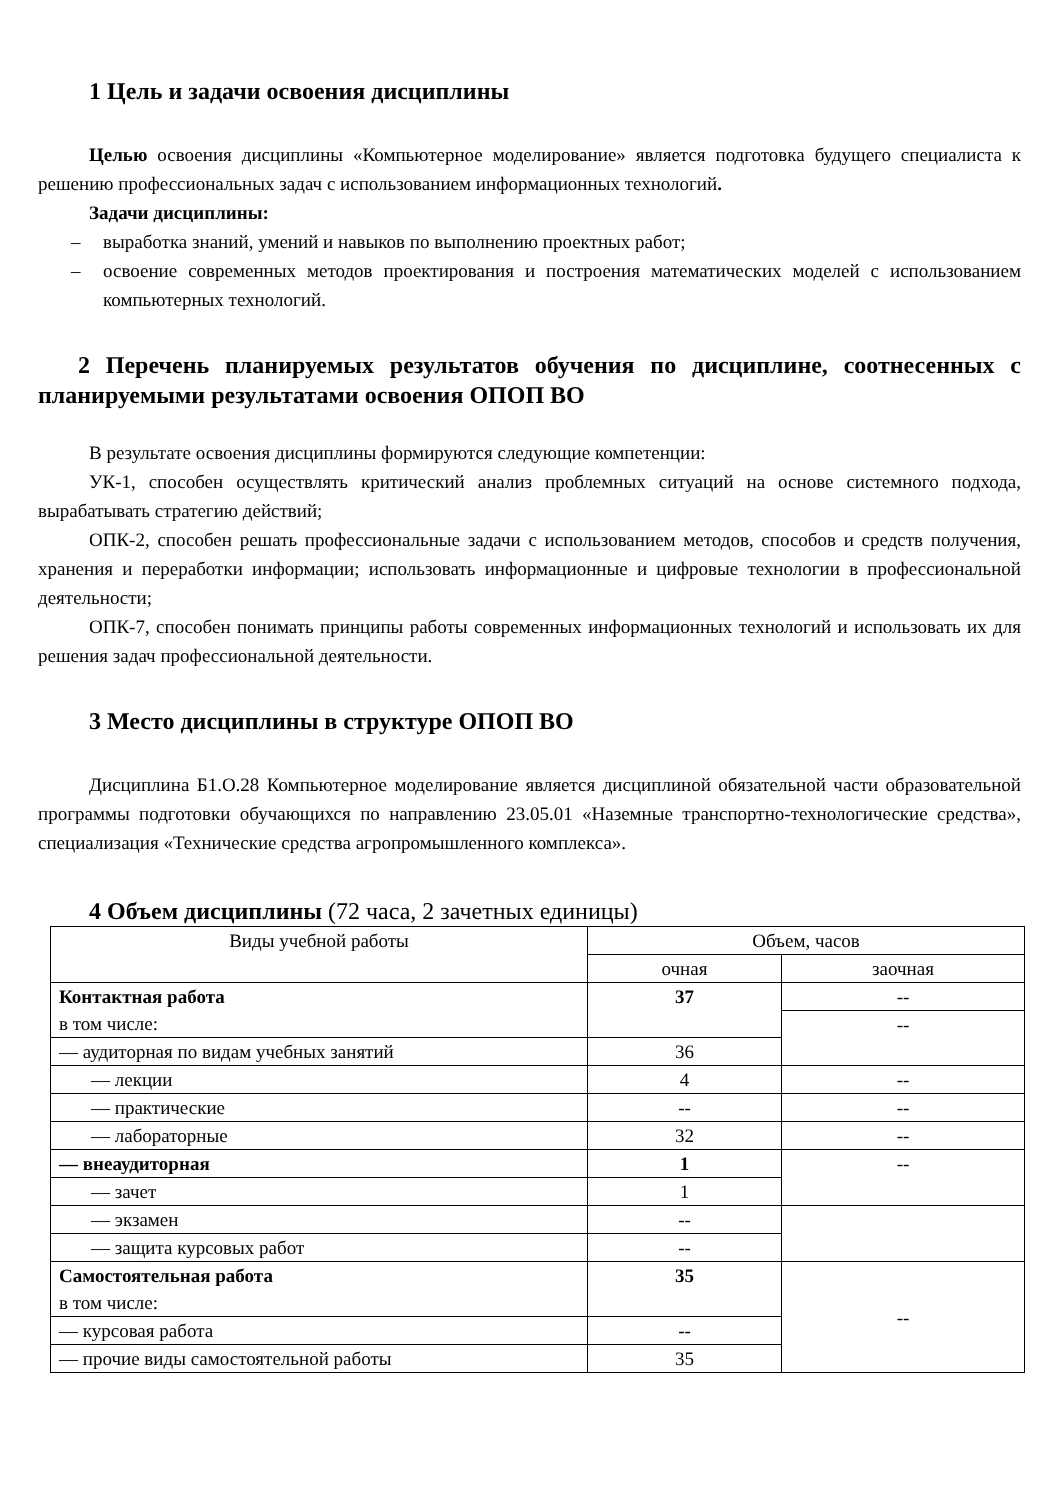1 Цель и задачи освоения дисциплины
Целью освоения дисциплины «Компьютерное моделирование» является подготовка будущего специалиста к решению профессиональных задач с использованием информационных технологий.
Задачи дисциплины:
– выработка знаний, умений и навыков по выполнению проектных работ;
– освоение современных методов проектирования и построения математических моделей с использованием компьютерных технологий.
2 Перечень планируемых результатов обучения по дисциплине, соотнесенных с планируемыми результатами освоения ОПОП ВО
В результате освоения дисциплины формируются следующие компетенции:
УК-1, способен осуществлять критический анализ проблемных ситуаций на основе системного подхода, вырабатывать стратегию действий;
ОПК-2, способен решать профессиональные задачи с использованием методов, способов и средств получения, хранения и переработки информации; использовать информационные и цифровые технологии в профессиональной деятельности;
ОПК-7, способен понимать принципы работы современных информационных технологий и использовать их для решения задач профессиональной деятельности.
3 Место дисциплины в структуре ОПОП ВО
Дисциплина Б1.О.28 Компьютерное моделирование является дисциплиной обязательной части образовательной программы подготовки обучающихся по направлению 23.05.01 «Наземные транспортно-технологические средства», специализация «Технические средства агропромышленного комплекса».
4 Объем дисциплины (72 часа, 2 зачетных единицы)
| Виды учебной работы | Объем, часов | |
| | очная | заочная |
| Контактная работа в том числе: | 37 | -- |
| | | -- |
| — аудиторная по видам учебных занятий | 36 | |
| — лекции | 4 | -- |
| — практические | -- | -- |
| — лабораторные | 32 | -- |
| — внеаудиторная | 1 | -- |
| — зачет | 1 | |
| — экзамен | -- | |
| — защита курсовых работ | -- | |
| Самостоятельная работа в том числе: | 35 | -- |
| — курсовая работа | -- | |
| — прочие виды самостоятельной работы | 35 | |